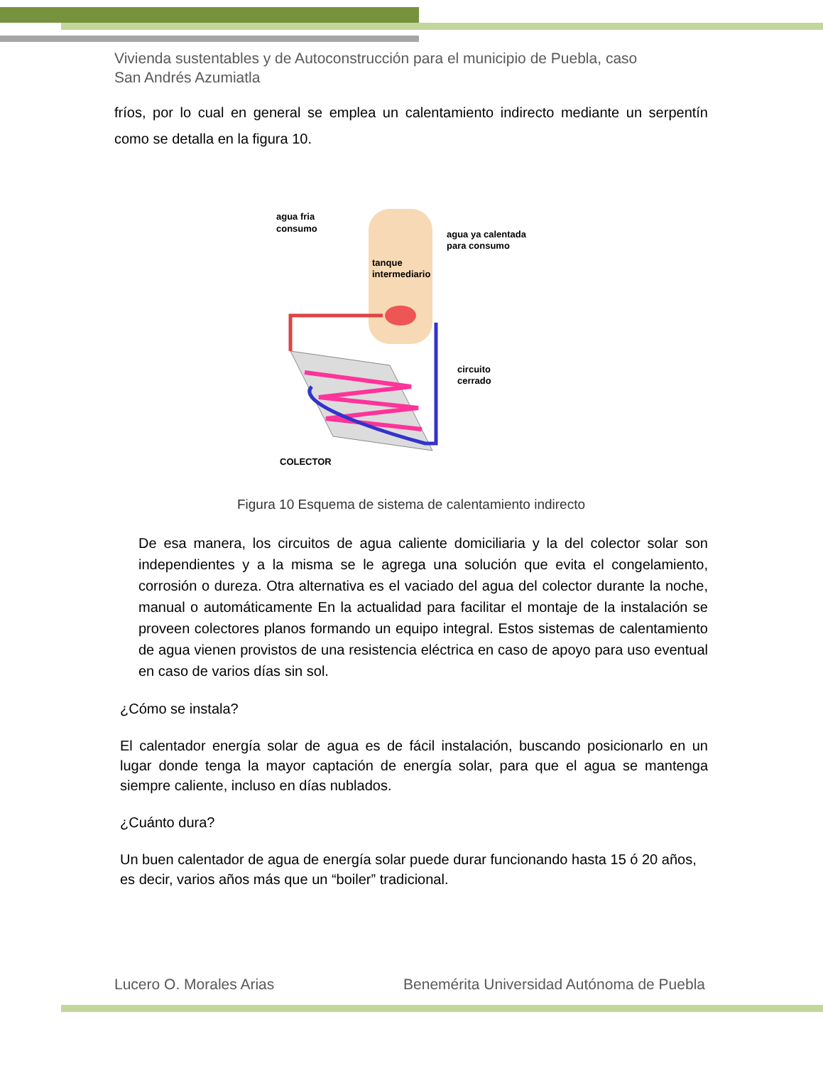Vivienda sustentables y de Autoconstrucción para el municipio de Puebla, caso
San Andrés Azumiatla
fríos, por lo cual en general se emplea un calentamiento indirecto mediante un serpentín como se detalla en la figura 10.
agua fria
consumo
agua ya calentada
para consumo
tanque
intermediario
circuito
cerrado
COLECTOR
Figura 10 Esquema de sistema de calentamiento indirecto
De esa manera, los circuitos de agua caliente domiciliaria y la del colector solar son independientes y a la misma se le agrega una solución que evita el congelamiento, corrosión o dureza. Otra alternativa es el vaciado del agua del colector durante la noche, manual o automáticamente En la actualidad para facilitar el montaje de la instalación se proveen colectores planos formando un equipo integral. Estos sistemas de calentamiento de agua vienen provistos de una resistencia eléctrica en caso de apoyo para uso eventual en caso de varios días sin sol.
¿Cómo se instala?
El calentador energía solar de agua es de fácil instalación, buscando posicionarlo en un lugar donde tenga la mayor captación de energía solar, para que el agua se mantenga siempre caliente, incluso en días nublados.
¿Cuánto dura?
Un buen calentador de agua de energía solar puede durar funcionando hasta 15 ó 20 años, es decir, varios años más que un “boiler” tradicional.
Lucero O. Morales Arias Benemérita Universidad Autónoma de Puebla